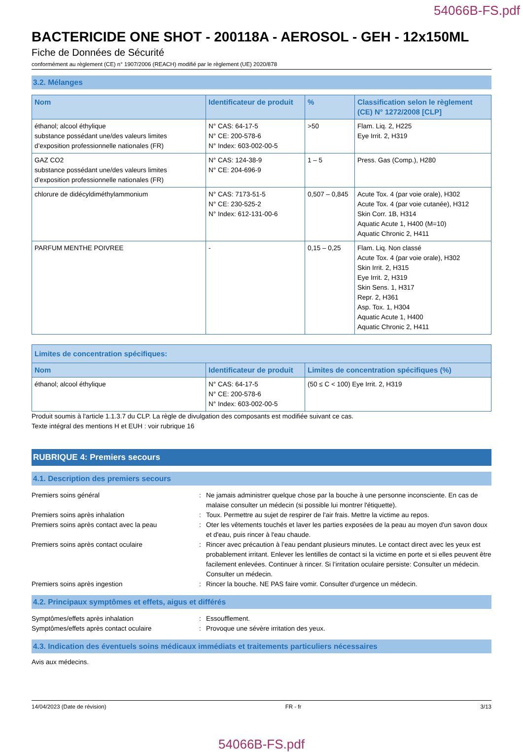54066B-FS.pdf
BACTERICIDE ONE SHOT - 200118A - AEROSOL - GEH - 12x150ML
Fiche de Données de Sécurité
conformément au règlement (CE) n° 1907/2006 (REACH) modifié par le règlement (UE) 2020/878
3.2. Mélanges
| Nom | Identificateur de produit | % | Classification selon le règlement (CE) N° 1272/2008 [CLP] |
| --- | --- | --- | --- |
| éthanol; alcool éthylique substance possédant une/des valeurs limites d’exposition professionnelle nationales (FR) | N° CAS: 64-17-5 N° CE: 200-578-6 N° Index: 603-002-00-5 | >50 | Flam. Liq. 2, H225 Eye Irrit. 2, H319 |
| GAZ CO2 substance possédant une/des valeurs limites d’exposition professionnelle nationales (FR) | N° CAS: 124-38-9 N° CE: 204-696-9 | 1 – 5 | Press. Gas (Comp.), H280 |
| chlorure de didécyldiméthylammonium | N° CAS: 7173-51-5 N° CE: 230-525-2 N° Index: 612-131-00-6 | 0,507 – 0,845 | Acute Tox. 4 (par voie orale), H302 Acute Tox. 4 (par voie cutanée), H312 Skin Corr. 1B, H314 Aquatic Acute 1, H400 (M=10) Aquatic Chronic 2, H411 |
| PARFUM MENTHE POIVREE | - | 0,15 – 0,25 | Flam. Liq. Non classé Acute Tox. 4 (par voie orale), H302 Skin Irrit. 2, H315 Eye Irrit. 2, H319 Skin Sens. 1, H317 Repr. 2, H361 Asp. Tox. 1, H304 Aquatic Acute 1, H400 Aquatic Chronic 2, H411 |
| Limites de concentration spécifiques: | | |
| --- | --- | --- |
| Nom | Identificateur de produit | Limites de concentration spécifiques (%) |
| éthanol; alcool éthylique | N° CAS: 64-17-5 N° CE: 200-578-6 N° Index: 603-002-00-5 | (50 ≤ C < 100) Eye Irrit. 2, H319 |
Produit soumis à l'article 1.1.3.7 du CLP. La règle de divulgation des composants est modifiée suivant ce cas.
Texte intégral des mentions H et EUH : voir rubrique 16
RUBRIQUE 4: Premiers secours
4.1. Description des premiers secours
Premiers soins général
:
Ne jamais administrer quelque chose par la bouche à une personne inconsciente. En cas de malaise consulter un médecin (si possible lui montrer l'étiquette).
Premiers soins après inhalation
:
Toux. Permettre au sujet de respirer de l'air frais. Mettre la victime au repos.
Premiers soins après contact avec la peau
:
Oter les vêtements touchés et laver les parties exposées de la peau au moyen d'un savon doux et d'eau, puis rincer à l'eau chaude.
Premiers soins après contact oculaire
:
Rincer avec précaution à l’eau pendant plusieurs minutes. Le contact direct avec les yeux est probablement irritant. Enlever les lentilles de contact si la victime en porte et si elles peuvent être facilement enlevées. Continuer à rincer. Si l’irritation oculaire persiste: Consulter un médecin. Consulter un médecin.
Premiers soins après ingestion
:
Rincer la bouche. NE PAS faire vomir. Consulter d'urgence un médecin.
4.2. Principaux symptômes et effets, aigus et différés
Symptômes/effets après inhalation
:
Essoufflement.
Symptômes/effets après contact oculaire
:
Provoque une sévère irritation des yeux.
4.3. Indication des éventuels soins médicaux immédiats et traitements particuliers nécessaires
Avis aux médecins.
14/04/2023 (Date de révision) FR - fr 3/13
54066B-FS.pdf